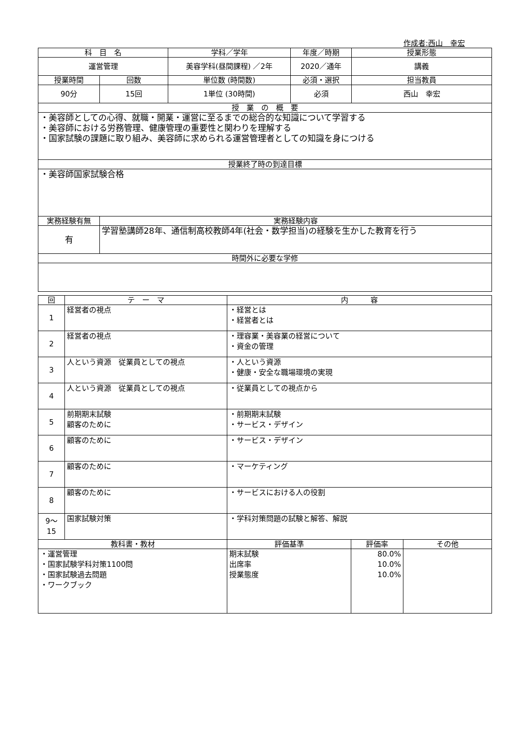作成者:西山　幸宏
| 科 目 名 | | 学科／学年 | 年度／時期 | 授業形態 |
| 運営管理 | | 美容学科(昼間課程) ／2年 | 2020／通年 | 講義 |
| 授業時間 | 回数 | 単位数 (時間数) | 必須・選択 | 担当教員 |
| 90分 | 15回 | 1単位 (30時間) | 必須 | 西山 幸宏 |
| 授 業 の 概 要 | | | | |
| ・美容師としての心得、就職・開業・運営に至るまでの総合的な知識について学習する ・美容師における労務管理、健康管理の重要性と関わりを理解する ・国家試験の課題に取り組み、美容師に求められる運営管理者としての知識を身につける | | | | |
| 授業終了時の到達目標 | | | | |
| ・美容師国家試験合格 | | | | |
| 実務経験有無 | 実務経験内容 | | | |
| 有 | 学習塾講師28年、通信制高校教師4年(社会・数学担当)の経験を生かした教育を行う | | | |
| 時間外に必要な学修 | | | | |
| 回 | テ ー マ | 内 容 | | |
| 1 | 経営者の視点 | ・経営とは ・経営者とは | | |
| 2 | 経営者の視点 | ・理容業・美容業の経営について ・資金の管理 | | |
| 3 | 人という資源 従業員としての視点 | ・人という資源 ・健康・安全な職場環境の実現 | | |
| 4 | 人という資源 従業員としての視点 | ・従業員としての視点から | | |
| 5 | 前期期末試験 顧客のために | ・前期期末試験 ・サービス・デザイン | | |
| 6 | 顧客のために | ・サービス・デザイン | | |
| 7 | 顧客のために | ・マーケティング | | |
| 8 | 顧客のために | ・サービスにおける人の役割 | | |
| 9～ 15 | 国家試験対策 | ・学科対策問題の試験と解答、解説 | | |
| 教科書・教材 | | 評価基準 | 評価率 | その他 |
| ・運営管理 ・国家試験学科対策1100問 ・国家試験過去問題 ・ワークブック | | 期末試験 出席率 授業態度 | 80.0% 10.0% 10.0% | |